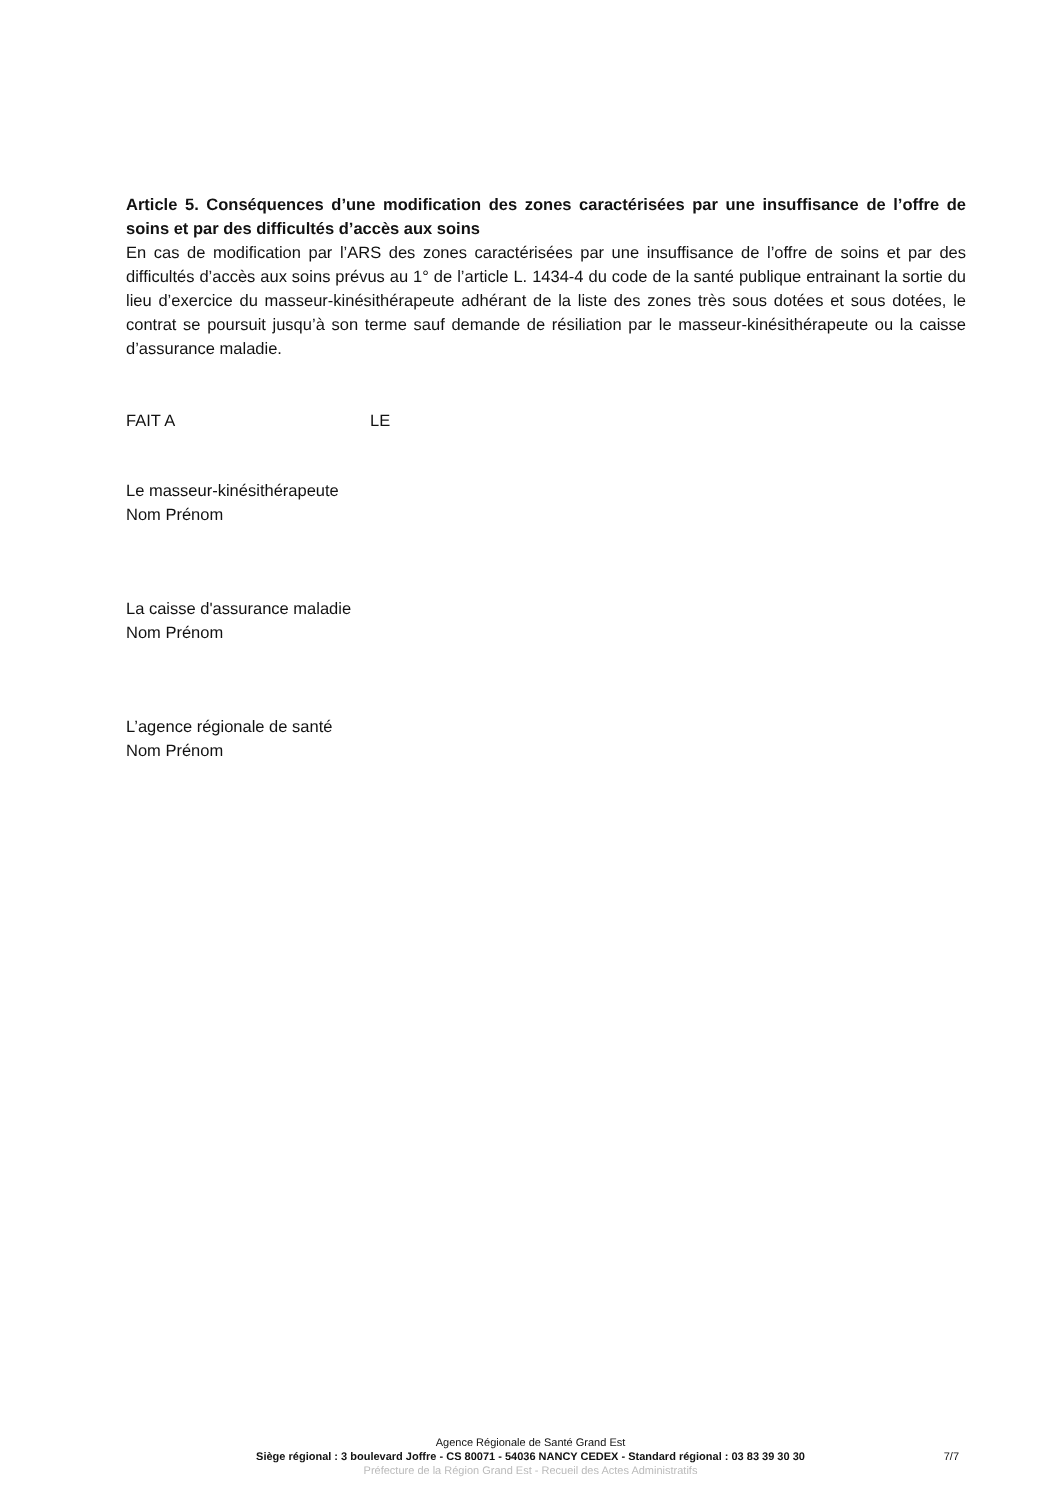Article 5. Conséquences d’une modification des zones caractérisées par une insuffisance de l’offre de soins et par des difficultés d’accès aux soins
En cas de modification par l’ARS des zones caractérisées par une insuffisance de l’offre de soins et par des difficultés d’accès aux soins prévus au 1° de l’article L. 1434-4 du code de la santé publique entrainant la sortie du lieu d’exercice du masseur-kinésithérapeute adhérant de la liste des zones très sous dotées et sous dotées, le contrat se poursuit jusqu’à son terme sauf demande de résiliation par le masseur-kinésithérapeute ou la caisse d’assurance maladie.
FAIT A LE
Le masseur-kinésithérapeute
Nom Prénom
La caisse d'assurance maladie
Nom Prénom
L’agence régionale de santé
Nom Prénom
Agence Régionale de Santé Grand Est
Siège régional : 3 boulevard Joffre - CS 80071 - 54036 NANCY CEDEX - Standard régional : 03 83 39 30 30
Préfecture de la Région Grand Est - Recueil des Actes Administratifs
7/7